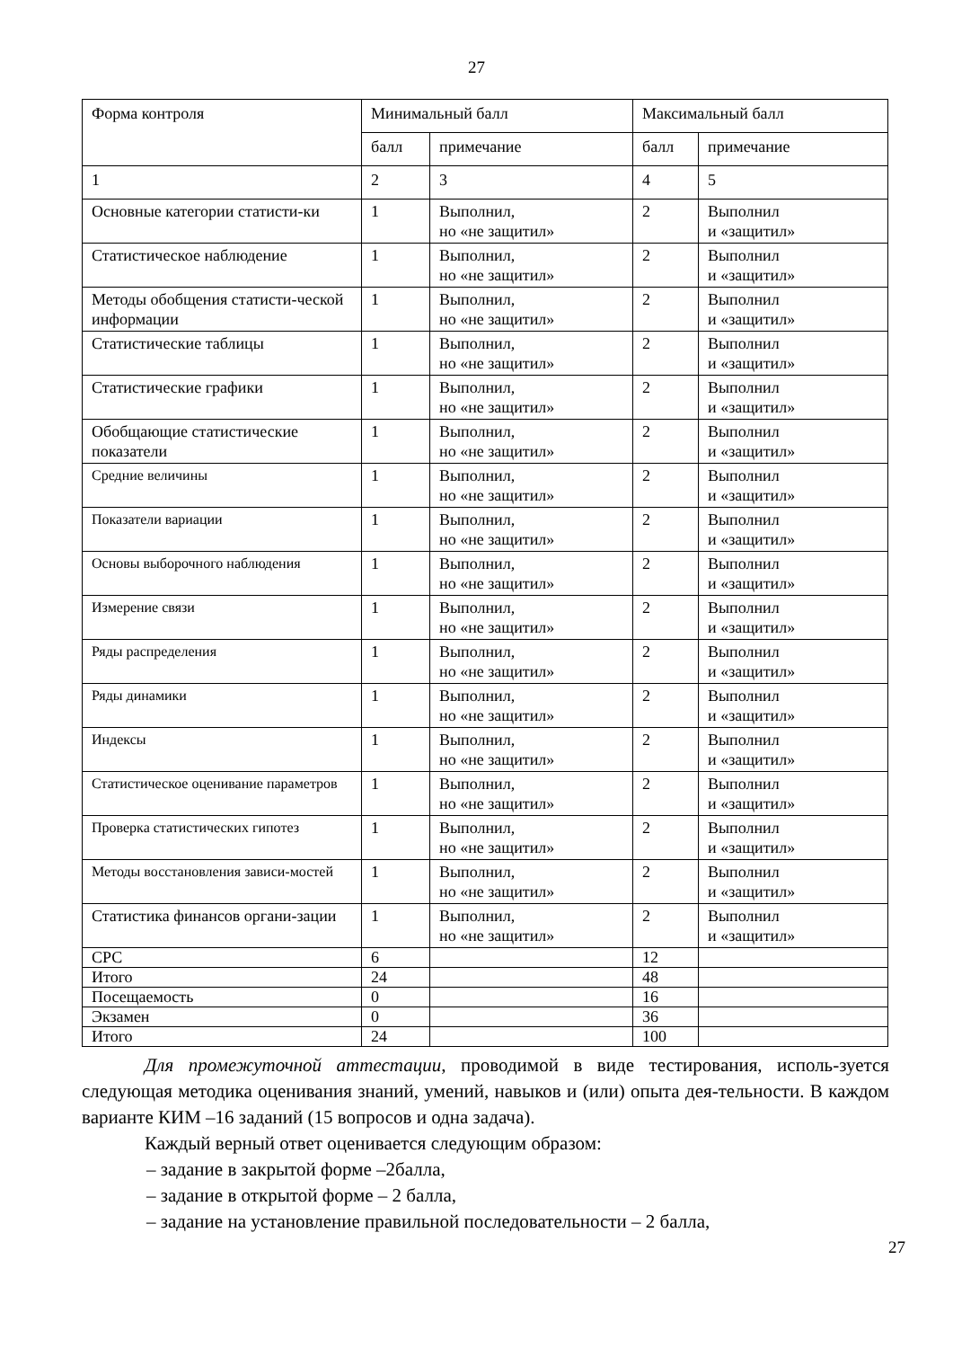27
| Форма контроля | Минимальный балл | | Максимальный балл | |
| --- | --- | --- | --- | --- |
| | балл | примечание | балл | примечание |
| 1 | 2 | 3 | 4 | 5 |
| Основные категории статисти-ки | 1 | Выполнил, но «не защитил» | 2 | Выполнил и «защитил» |
| Статистическое наблюдение | 1 | Выполнил, но «не защитил» | 2 | Выполнил и «защитил» |
| Методы обобщения статисти-ческой информации | 1 | Выполнил, но «не защитил» | 2 | Выполнил и «защитил» |
| Статистические таблицы | 1 | Выполнил, но «не защитил» | 2 | Выполнил и «защитил» |
| Статистические графики | 1 | Выполнил, но «не защитил» | 2 | Выполнил и «защитил» |
| Обобщающие статистические показатели | 1 | Выполнил, но «не защитил» | 2 | Выполнил и «защитил» |
| Средние величины | 1 | Выполнил, но «не защитил» | 2 | Выполнил и «защитил» |
| Показатели вариации | 1 | Выполнил, но «не защитил» | 2 | Выполнил и «защитил» |
| Основы выборочного наблюдения | 1 | Выполнил, но «не защитил» | 2 | Выполнил и «защитил» |
| Измерение связи | 1 | Выполнил, но «не защитил» | 2 | Выполнил и «защитил» |
| Ряды распределения | 1 | Выполнил, но «не защитил» | 2 | Выполнил и «защитил» |
| Ряды динамики | 1 | Выполнил, но «не защитил» | 2 | Выполнил и «защитил» |
| Индексы | 1 | Выполнил, но «не защитил» | 2 | Выполнил и «защитил» |
| Статистическое оценивание параметров | 1 | Выполнил, но «не защитил» | 2 | Выполнил и «защитил» |
| Проверка статистических гипотез | 1 | Выполнил, но «не защитил» | 2 | Выполнил и «защитил» |
| Методы восстановления зависи-мостей | 1 | Выполнил, но «не защитил» | 2 | Выполнил и «защитил» |
| Статистика финансов органи-зации | 1 | Выполнил, но «не защитил» | 2 | Выполнил и «защитил» |
| СРС | 6 | | 12 | |
| Итого | 24 | | 48 | |
| Посещаемость | 0 | | 16 | |
| Экзамен | 0 | | 36 | |
| Итого | 24 | | 100 | |
Для промежуточной аттестации, проводимой в виде тестирования, исполь-зуется следующая методика оценивания знаний, умений, навыков и (или) опыта дея-тельности. В каждом варианте КИМ –16 заданий (15 вопросов и одна задача).
Каждый верный ответ оценивается следующим образом:
– задание в закрытой форме –2балла,
– задание в открытой форме – 2 балла,
– задание на установление правильной последовательности – 2 балла,
27